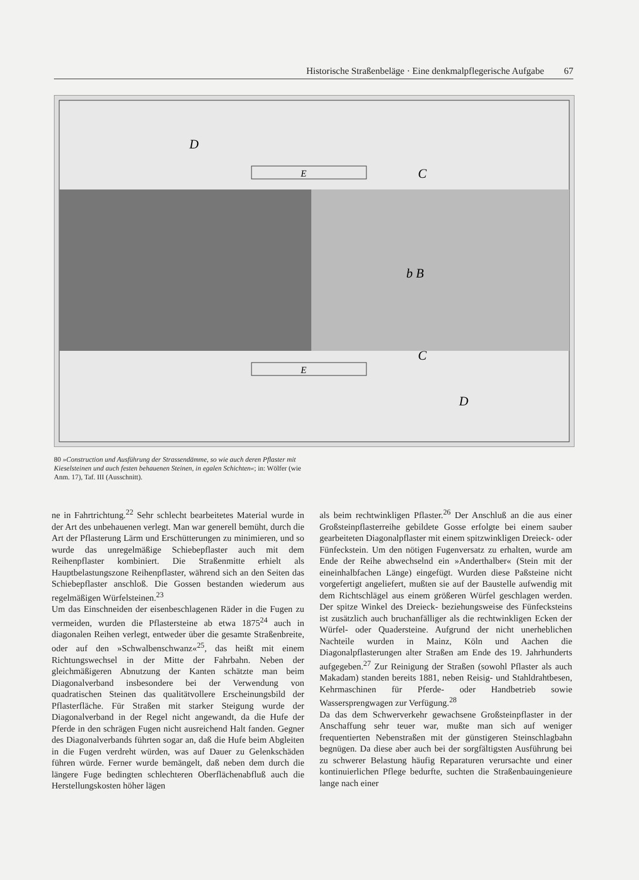Historische Straßenbeläge · Eine denkmalpflegerische Aufgabe 67
E
E
C
C
b B
D
D
80 »Construction und Ausführung der Strassendämme, so wie auch deren Pflaster mit Kieselsteinen und auch festen behauenen Steinen, in egalen Schichten«; in: Wölfer (wie Anm. 17), Taf. III (Ausschnitt).
ne in Fahrtrichtung.<sup>22</sup> Sehr schlecht bearbeitetes Material wurde in der Art des unbehauenen verlegt. Man war generell bemüht, durch die Art der Pflasterung Lärm und Erschütterungen zu minimieren, und so wurde das unregelmäßige Schiebepflaster auch mit dem Reihenpflaster kombiniert. Die Straßenmitte erhielt als Hauptbelastungszone Reihenpflaster, während sich an den Seiten das Schiebepflaster anschloß. Die Gossen bestanden wiederum aus regelmäßigen Würfelsteinen.<sup>23</sup>
Um das Einschneiden der eisenbeschlagenen Räder in die Fugen zu vermeiden, wurden die Pflastersteine ab etwa 1875<sup>24</sup> auch in diagonalen Reihen verlegt, entweder über die gesamte Straßenbreite, oder auf den »Schwalbenschwanz«<sup>25</sup>, das heißt mit einem Richtungswechsel in der Mitte der Fahrbahn. Neben der gleichmäßigeren Abnutzung der Kanten schätzte man beim Diagonalverband insbesondere bei der Verwendung von quadratischen Steinen das qualitätvollere Erscheinungsbild der Pflasterfläche. Für Straßen mit starker Steigung wurde der Diagonalverband in der Regel nicht angewandt, da die Hufe der Pferde in den schrägen Fugen nicht ausreichend Halt fanden. Gegner des Diagonalverbands führten sogar an, daß die Hufe beim Abgleiten in die Fugen verdreht würden, was auf Dauer zu Gelenkschäden führen würde. Ferner wurde bemängelt, daß neben dem durch die längere Fuge bedingten schlechteren Oberflächenabfluß auch die Herstellungskosten höher lägen
als beim rechtwinkligen Pflaster.<sup>26</sup> Der Anschluß an die aus einer Großsteinpflasterreihe gebildete Gosse erfolgte bei einem sauber gearbeiteten Diagonalpflaster mit einem spitzwinkligen Dreieck- oder Fünfeckstein. Um den nötigen Fugenversatz zu erhalten, wurde am Ende der Reihe abwechselnd ein »Anderthalber« (Stein mit der eineinhalbfachen Länge) eingefügt. Wurden diese Paßsteine nicht vorgefertigt angeliefert, mußten sie auf der Baustelle aufwendig mit dem Richtschlägel aus einem größeren Würfel geschlagen werden. Der spitze Winkel des Dreieck- beziehungsweise des Fünfecksteins ist zusätzlich auch bruchanfälliger als die rechtwinkligen Ecken der Würfel- oder Quadersteine. Aufgrund der nicht unerheblichen Nachteile wurden in Mainz, Köln und Aachen die Diagonalpflasterungen alter Straßen am Ende des 19. Jahrhunderts aufgegeben.<sup>27</sup> Zur Reinigung der Straßen (sowohl Pflaster als auch Makadam) standen bereits 1881, neben Reisig- und Stahldrahtbesen, Kehrmaschinen für Pferde- oder Handbetrieb sowie Wassersprengwagen zur Verfügung.<sup>28</sup>
Da das dem Schwerverkehr gewachsene Großsteinpflaster in der Anschaffung sehr teuer war, mußte man sich auf weniger frequentierten Nebenstraßen mit der günstigeren Steinschlagbahn begnügen. Da diese aber auch bei der sorgfältigsten Ausführung bei zu schwerer Belastung häufig Reparaturen verursachte und einer kontinuierlichen Pflege bedurfte, suchten die Straßenbauingenieure lange nach einer